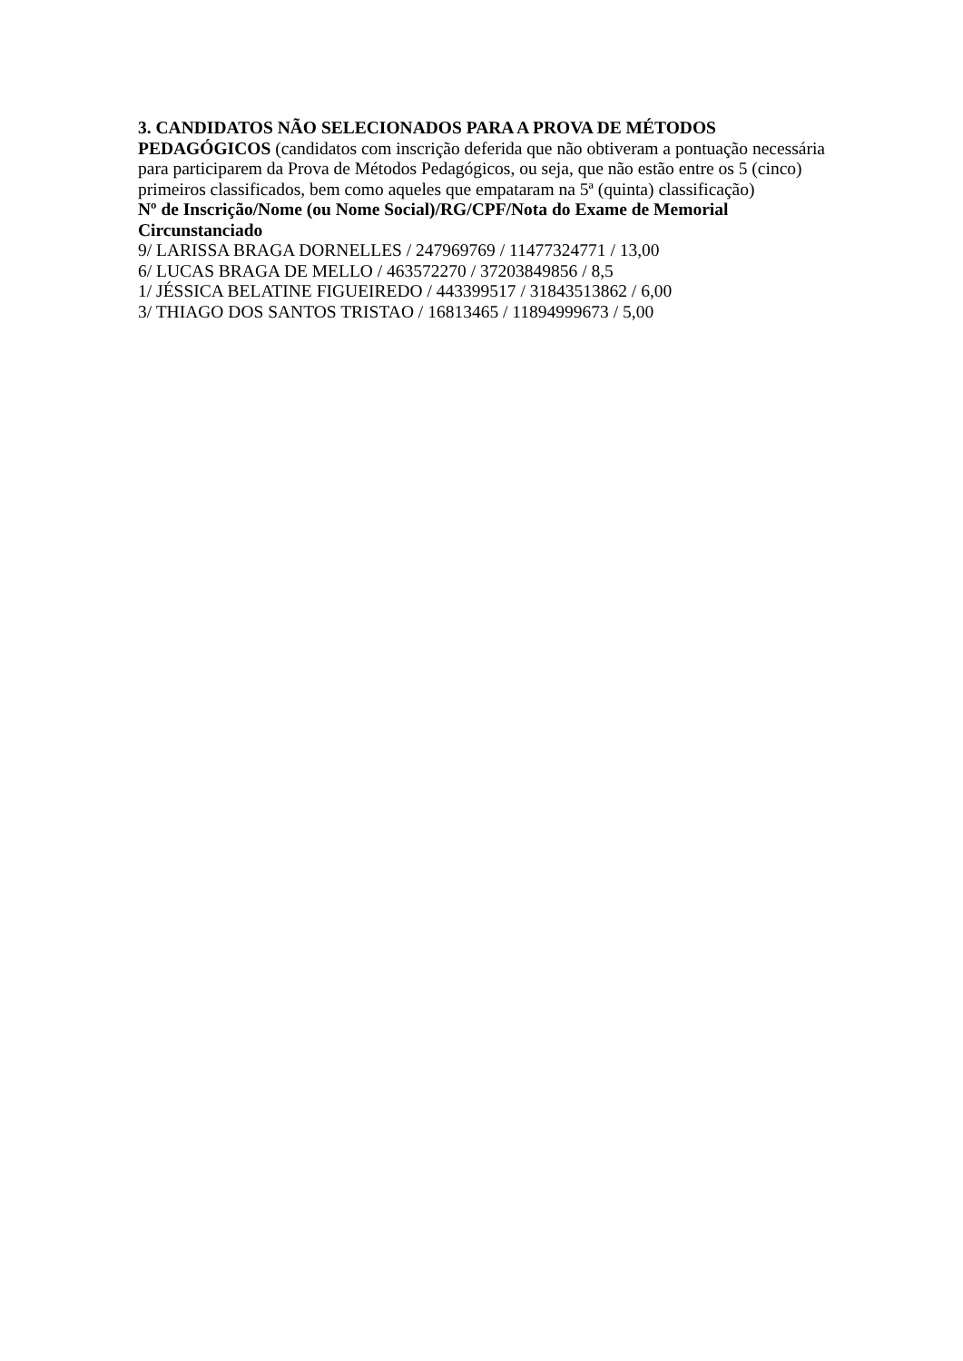3. CANDIDATOS NÃO SELECIONADOS PARA A PROVA DE MÉTODOS PEDAGÓGICOS (candidatos com inscrição deferida que não obtiveram a pontuação necessária para participarem da Prova de Métodos Pedagógicos, ou seja, que não estão entre os 5 (cinco) primeiros classificados, bem como aqueles que empataram na 5ª (quinta) classificação)
Nº de Inscrição/Nome (ou Nome Social)/RG/CPF/Nota do Exame de Memorial Circunstanciado
9/ LARISSA BRAGA DORNELLES / 247969769 / 11477324771 / 13,00
6/ LUCAS BRAGA DE MELLO / 463572270 / 37203849856 / 8,5
1/ JÉSSICA BELATINE FIGUEIREDO / 443399517 / 31843513862 / 6,00
3/ THIAGO DOS SANTOS TRISTAO / 16813465 / 11894999673 / 5,00